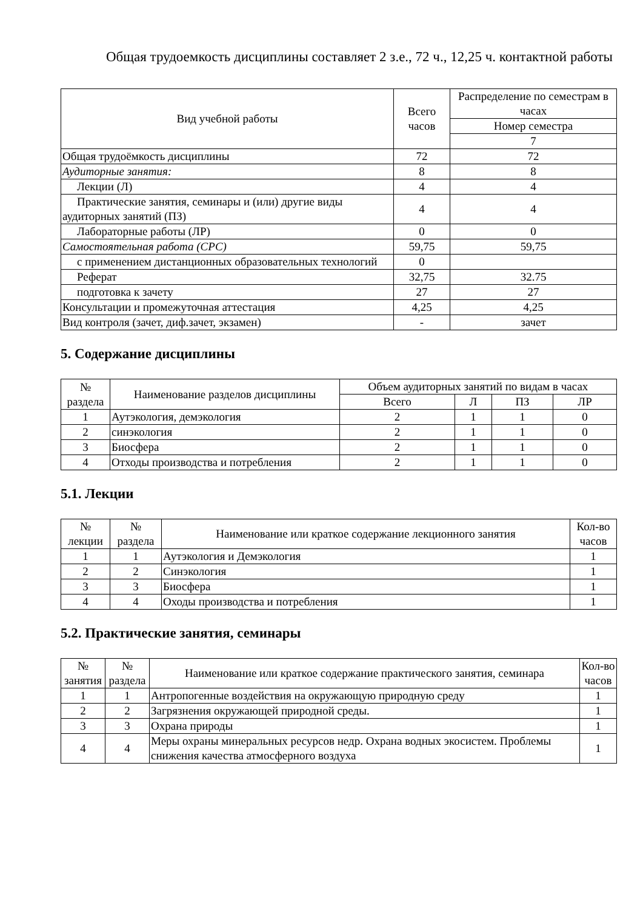Общая трудоемкость дисциплины составляет 2 з.е., 72 ч., 12,25 ч. контактной работы
| Вид учебной работы | Всего часов | Распределение по семестрам в часах |
| --- | --- | --- |
| | | Номер семестра |
| | | 7 |
| Общая трудоёмкость дисциплины | 72 | 72 |
| Аудиторные занятия: | 8 | 8 |
| Лекции (Л) | 4 | 4 |
| Практические занятия, семинары и (или) другие виды аудиторных занятий (ПЗ) | 4 | 4 |
| Лабораторные работы (ЛР) | 0 | 0 |
| Самостоятельная работа (СРС) | 59,75 | 59,75 |
| с применением дистанционных образовательных технологий | 0 | |
| Реферат | 32,75 | 32.75 |
| подготовка к зачету | 27 | 27 |
| Консультации и промежуточная аттестация | 4,25 | 4,25 |
| Вид контроля (зачет, диф.зачет, экзамен) | - | зачет |
5. Содержание дисциплины
| № раздела | Наименование разделов дисциплины | Объем аудиторных занятий по видам в часах | | | |
| --- | --- | --- | --- | --- | --- |
| | | Всего | Л | ПЗ | ЛР |
| 1 | Аутэкология, демэкология | 2 | 1 | 1 | 0 |
| 2 | синэкология | 2 | 1 | 1 | 0 |
| 3 | Биосфера | 2 | 1 | 1 | 0 |
| 4 | Отходы производства и потребления | 2 | 1 | 1 | 0 |
5.1. Лекции
| № лекции | № раздела | Наименование или краткое содержание лекционного занятия | Кол-во часов |
| --- | --- | --- | --- |
| 1 | 1 | Аутэкология и Демэкология | 1 |
| 2 | 2 | Синэкология | 1 |
| 3 | 3 | Биосфера | 1 |
| 4 | 4 | Оходы производства и потребления | 1 |
5.2. Практические занятия, семинары
| № занятия | № раздела | Наименование или краткое содержание практического занятия, семинара | Кол-во часов |
| --- | --- | --- | --- |
| 1 | 1 | Антропогенные воздействия на окружающую природную среду | 1 |
| 2 | 2 | Загрязнения окружающей природной среды. | 1 |
| 3 | 3 | Охрана природы | 1 |
| 4 | 4 | Меры охраны минеральных ресурсов недр. Охрана водных экосистем. Проблемы снижения качества атмосферного воздуха | 1 |